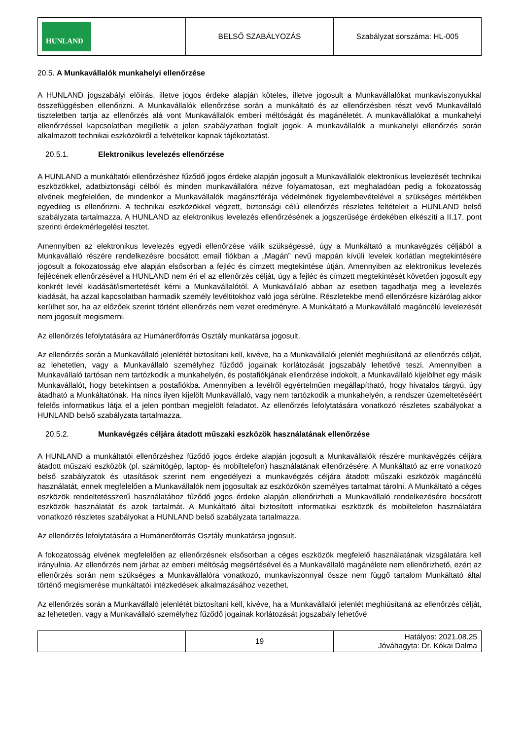| HUNLAND | BELSŐ SZABÁLYOZÁS | Szabályzat sorszáma: HL-005 |
20.5. A Munkavállalók munkahelyi ellenőrzése
A HUNLAND jogszabályi előírás, illetve jogos érdeke alapján köteles, illetve jogosult a Munkavállalókat munkaviszonyukkal összefüggésben ellenőrizni. A Munkavállalók ellenőrzése során a munkáltató és az ellenőrzésben részt vevő Munkavállaló tiszteletben tartja az ellenőrzés alá vont Munkavállalók emberi méltóságát és magánéletét. A munkavállalókat a munkahelyi ellenőrzéssel kapcsolatban megilletik a jelen szabályzatban foglalt jogok. A munkavállalók a munkahelyi ellenőrzés során alkalmazott technikai eszközökről a felvételkor kapnak tájékoztatást.
20.5.1. Elektronikus levelezés ellenőrzése
A HUNLAND a munkáltatói ellenőrzéshez fűződő jogos érdeke alapján jogosult a Munkavállalók elektronikus levelezését technikai eszközökkel, adatbiztonsági célból és minden munkavállalóra nézve folyamatosan, ezt meghaladóan pedig a fokozatosság elvének megfelelően, de mindenkor a Munkavállalók magánszférája védelmének figyelembevételével a szükséges mértékben egyedileg is ellenőrizni. A technikai eszközökkel végzett, biztonsági célú ellenőrzés részletes feltételeit a HUNLAND belső szabályzata tartalmazza. A HUNLAND az elektronikus levelezés ellenőrzésének a jogszerűsége érdekében elkészíti a II.17. pont szerinti érdekmérlegelési tesztet.
Amennyiben az elektronikus levelezés egyedi ellenőrzése válik szükségessé, úgy a Munkáltató a munkavégzés céljából a Munkavállaló részére rendelkezésre bocsátott email fiókban a „Magán” nevű mappán kívüli levelek korlátlan megtekintésére jogosult a fokozatosság elve alapján elsősorban a fejléc és címzett megtekintése útján. Amennyiben az elektronikus levelezés fejlécének ellenőrzésével a HUNLAND nem éri el az ellenőrzés célját, úgy a fejléc és címzett megtekintését követően jogosult egy konkrét levél kiadását/ismertetését kérni a Munkavállalótól. A Munkavállaló abban az esetben tagadhatja meg a levelezés kiadását, ha azzal kapcsolatban harmadik személy levéltitokhoz való joga sérülne. Részletekbe menő ellenőrzésre kizárólag akkor kerülhet sor, ha az előzőek szerint történt ellenőrzés nem vezet eredményre. A Munkáltató a Munkavállaló magáncélú levelezését nem jogosult megismerni.
Az ellenőrzés lefolytatására az Humánerőforrás Osztály munkatársa jogosult.
Az ellenőrzés során a Munkavállaló jelenlétét biztosítani kell, kivéve, ha a Munkavállalói jelenlét meghiúsítaná az ellenőrzés célját, az lehetetlen, vagy a Munkavállaló személyhez fűződő jogainak korlátozását jogszabály lehetővé teszi. Amennyiben a Munkavállaló tartósan nem tartózkodik a munkahelyén, és postafiókjának ellenőrzése indokolt, a Munkavállaló kijelölhet egy másik Munkavállalót, hogy betekintsen a postafiókba. Amennyiben a levélről egyértelműen megállapítható, hogy hivatalos tárgyú, úgy átadható a Munkáltatónak. Ha nincs ilyen kijelölt Munkavállaló, vagy nem tartózkodik a munkahelyén, a rendszer üzemeltetéséért felelős informatikus látja el a jelen pontban megjelölt feladatot. Az ellenőrzés lefolytatására vonatkozó részletes szabályokat a HUNLAND belső szabályzata tartalmazza.
20.5.2. Munkavégzés céljára átadott műszaki eszközök használatának ellenőrzése
A HUNLAND a munkáltatói ellenőrzéshez fűződő jogos érdeke alapján jogosult a Munkavállalók részére munkavégzés céljára átadott műszaki eszközök (pl. számítógép, laptop- és mobiltelefon) használatának ellenőrzésére. A Munkáltató az erre vonatkozó belső szabályzatok és utasítások szerint nem engedélyezi a munkavégzés céljára átadott műszaki eszközök magáncélú használatát, ennek megfelelően a Munkavállalók nem jogosultak az eszközökön személyes tartalmat tárolni. A Munkáltató a céges eszközök rendeltetésszerű használatához fűződő jogos érdeke alapján ellenőrizheti a Munkavállaló rendelkezésére bocsátott eszközök használatát és azok tartalmát. A Munkáltató által biztosított informatikai eszközök és mobiltelefon használatára vonatkozó részletes szabályokat a HUNLAND belső szabályzata tartalmazza.
Az ellenőrzés lefolytatására a Humánerőforrás Osztály munkatársa jogosult.
A fokozatosság elvének megfelelően az ellenőrzésnek elsősorban a céges eszközök megfelelő használatának vizsgálatára kell irányulnia. Az ellenőrzés nem járhat az emberi méltóság megsértésével és a Munkavállaló magánélete nem ellenőrizhető, ezért az ellenőrzés során nem szükséges a Munkavállalóra vonatkozó, munkaviszonnyal össze nem függő tartalom Munkáltató által történő megismerése munkáltatói intézkedések alkalmazásához vezethet.
Az ellenőrzés során a Munkavállaló jelenlétét biztosítani kell, kivéve, ha a Munkavállalói jelenlét meghiúsítaná az ellenőrzés célját, az lehetetlen, vagy a Munkavállaló személyhez fűződő jogainak korlátozását jogszabály lehetővé
| | 19 | Hatályos: 2021.08.25 Jóváhagyta: Dr. Kókai Dalma |